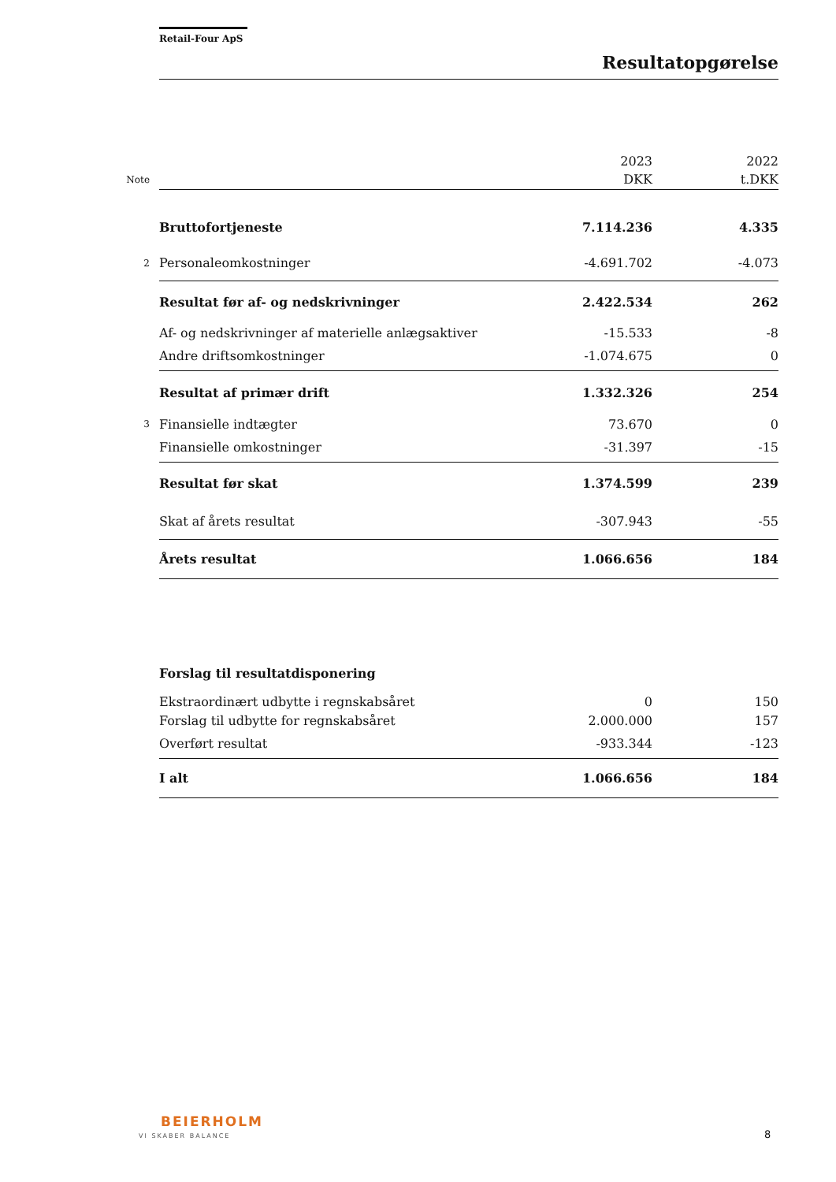Retail-Four ApS
Resultatopgørelse
| | | 2023 | 2022 |
| Note | | DKK | t.DKK |
| | Bruttofortjeneste | 7.114.236 | 4.335 |
| 2 | Personaleomkostninger | -4.691.702 | -4.073 |
| | Resultat før af- og nedskrivninger | 2.422.534 | 262 |
| | Af- og nedskrivninger af materielle anlægsaktiver | -15.533 | -8 |
| | Andre driftsomkostninger | -1.074.675 | 0 |
| | Resultat af primær drift | 1.332.326 | 254 |
| 3 | Finansielle indtægter | 73.670 | 0 |
| | Finansielle omkostninger | -31.397 | -15 |
| | Resultat før skat | 1.374.599 | 239 |
| | Skat af årets resultat | -307.943 | -55 |
| | Årets resultat | 1.066.656 | 184 |
| | Forslag til resultatdisponering | | |
| | Ekstraordinært udbytte i regnskabsåret | 0 | 150 |
| | Forslag til udbytte for regnskabsåret | 2.000.000 | 157 |
| | Overført resultat | -933.344 | -123 |
| | I alt | 1.066.656 | 184 |
BEIERHOLM
VI SKABER BALANCE 8